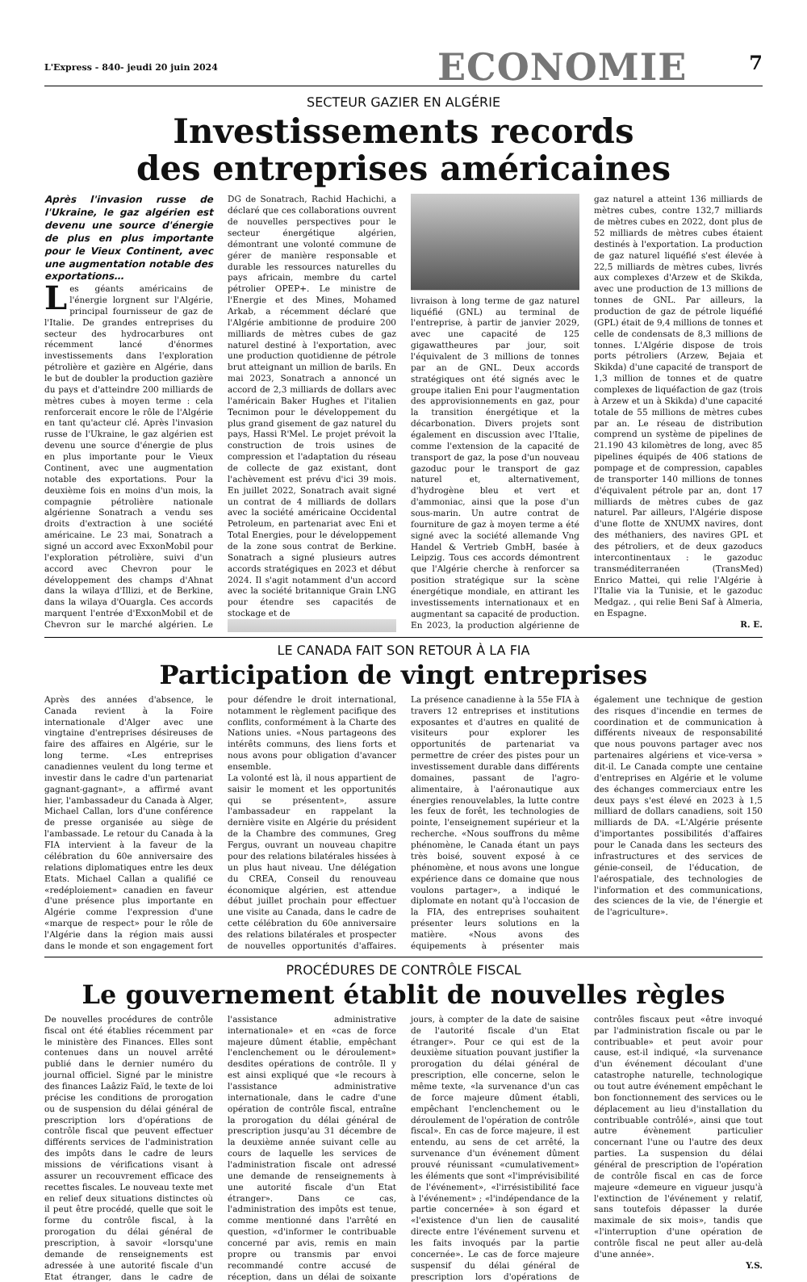L'Express - 840- jeudi 20 juin 2024
ECONOMIE
7
SECTEUR GAZIER EN ALGÉRIE
Investissements records
des entreprises américaines
Après l'invasion russe de l'Ukraine, le gaz algérien est devenu une source d'énergie de plus en plus importante pour le Vieux Continent, avec une augmentation notable des exportations…
Les géants américains de l'énergie lorgnent sur l'Algérie, principal fournisseur de gaz de l'Italie. De grandes entreprises du secteur des hydrocarbures ont récemment lancé d'énormes investissements dans l'exploration pétrolière et gazière en Algérie, dans le but de doubler la production gazière du pays et d'atteindre 200 milliards de mètres cubes à moyen terme : cela renforcerait encore le rôle de l'Algérie en tant qu'acteur clé. Après l'invasion russe de l'Ukraine, le gaz algérien est devenu une source d'énergie de plus en plus importante pour le Vieux Continent, avec une augmentation notable des exportations. Pour la deuxième fois en moins d'un mois, la compagnie pétrolière nationale algérienne Sonatrach a vendu ses droits d'extraction à une société américaine. Le 23 mai, Sonatrach a signé un accord avec ExxonMobil pour l'exploration pétrolière, suivi d'un accord avec Chevron pour le développement des champs d'Ahnat dans la wilaya d'Illizi, et de Berkine, dans la wilaya d'Ouargla. Ces accords marquent l'entrée d'ExxonMobil et de Chevron sur le marché algérien. Le DG de Sonatrach, Rachid Hachichi, a déclaré que ces collaborations ouvrent de nouvelles perspectives pour le secteur énergétique algérien, démontrant une volonté commune de gérer de manière responsable et durable les ressources naturelles du pays africain, membre du cartel pétrolier OPEP+. Le ministre de l'Energie et des Mines, Mohamed Arkab, a récemment déclaré que l'Algérie ambitionne de produire 200 milliards de mètres cubes de gaz naturel destiné à l'exportation, avec une production quotidienne de pétrole brut atteignant un million de barils. En mai 2023, Sonatrach a annoncé un accord de 2,3 milliards de dollars avec l'américain Baker Hughes et l'italien Tecnimon pour le développement du plus grand gisement de gaz naturel du pays, Hassi R'Mel. Le projet prévoit la construction de trois usines de compression et l'adaptation du réseau de collecte de gaz existant, dont l'achèvement est prévu d'ici 39 mois. En juillet 2022, Sonatrach avait signé un contrat de 4 milliards de dollars avec la société américaine Occidental Petroleum, en partenariat avec Eni et Total Energies, pour le développement de la zone sous contrat de Berkine. Sonatrach a signé plusieurs autres accords stratégiques en 2023 et début 2024. Il s'agit notamment d'un accord avec la société britannique Grain LNG pour étendre ses capacités de stockage et de
livraison à long terme de gaz naturel liquéfié (GNL) au terminal de l'entreprise, à partir de janvier 2029, avec une capacité de 125 gigawattheures par jour, soit l'équivalent de 3 millions de tonnes par an de GNL. Deux accords stratégiques ont été signés avec le groupe italien Eni pour l'augmentation des approvisionnements en gaz, pour la transition énergétique et la décarbonation. Divers projets sont également en discussion avec l'Italie, comme l'extension de la capacité de transport de gaz, la pose d'un nouveau gazoduc pour le transport de gaz naturel et, alternativement, d'hydrogène bleu et vert et d'ammoniac, ainsi que la pose d'un sous-marin. Un autre contrat de fourniture de gaz à moyen terme a été signé avec la société allemande Vng Handel & Vertrieb GmbH, basée à Leipzig. Tous ces accords démontrent que l'Algérie cherche à renforcer sa position stratégique sur la scène énergétique mondiale, en attirant les investissements internationaux et en augmentant sa capacité de production. En 2023, la production algérienne de gaz naturel a atteint 136 milliards de mètres cubes, contre 132,7 milliards de mètres cubes en 2022, dont plus de 52 milliards de mètres cubes étaient destinés à l'exportation. La production de gaz naturel liquéfié s'est élevée à 22,5 milliards de mètres cubes, livrés aux complexes d'Arzew et de Skikda, avec une production de 13 millions de tonnes de GNL. Par ailleurs, la production de gaz de pétrole liquéfié (GPL) était de 9,4 millions de tonnes et celle de condensats de 8,3 millions de tonnes. L'Algérie dispose de trois ports pétroliers (Arzew, Bejaia et Skikda) d'une capacité de transport de 1,3 million de tonnes et de quatre complexes de liquéfaction de gaz (trois à Arzew et un à Skikda) d'une capacité totale de 55 millions de mètres cubes par an. Le réseau de distribution comprend un système de pipelines de 21.190 43 kilomètres de long, avec 85 pipelines équipés de 406 stations de pompage et de compression, capables de transporter 140 millions de tonnes d'équivalent pétrole par an, dont 17 milliards de mètres cubes de gaz naturel. Par ailleurs, l'Algérie dispose d'une flotte de XNUMX navires, dont des méthaniers, des navires GPL et des pétroliers, et de deux gazoducs intercontinentaux : le gazoduc transméditerranéen (TransMed) Enrico Mattei, qui relie l'Algérie à l'Italie via la Tunisie, et le gazoduc Medgaz. , qui relie Beni Saf à Almeria, en Espagne.
R. E.
LE CANADA FAIT SON RETOUR À LA FIA
Participation de vingt entreprises
Après des années d'absence, le Canada revient à la Foire internationale d'Alger avec une vingtaine d'entreprises désireuses de faire des affaires en Algérie, sur le long terme. «Les entreprises canadiennes veulent du long terme et investir dans le cadre d'un partenariat gagnant-gagnant», a affirmé avant hier, l'ambassadeur du Canada à Alger, Michael Callan, lors d'une conférence de presse organisée au siège de l'ambassade. Le retour du Canada à la FIA intervient à la faveur de la célébration du 60e anniversaire des relations diplomatiques entre les deux Etats. Michael Callan a qualifié ce «redéploiement» canadien en faveur d'une présence plus importante en Algérie comme l'expression d'une «marque de respect» pour le rôle de l'Algérie dans la région mais aussi dans le monde et son engagement fort pour défendre le droit international, notamment le règlement pacifique des conflits, conformément à la Charte des Nations unies. «Nous partageons des intérêts communs, des liens forts et nous avons pour obligation d'avancer ensemble.
La volonté est là, il nous appartient de saisir le moment et les opportunités qui se présentent», assure l'ambassadeur en rappelant la dernière visite en Algérie du président de la Chambre des communes, Greg Fergus, ouvrant un nouveau chapitre pour des relations bilatérales hissées à un plus haut niveau. Une délégation du CREA, Conseil du renouveau économique algérien, est attendue début juillet prochain pour effectuer une visite au Canada, dans le cadre de cette célébration du 60e anniversaire des relations bilatérales et prospecter de nouvelles opportunités d'affaires. La présence canadienne à la 55e FIA à travers 12 entreprises et institutions exposantes et d'autres en qualité de visiteurs pour explorer les opportunités de partenariat va permettre de créer des pistes pour un investissement durable dans différents domaines, passant de l'agro-alimentaire, à l'aéronautique aux énergies renouvelables, la lutte contre les feux de forêt, les technologies de pointe, l'enseignement supérieur et la recherche. «Nous souffrons du même phénomène, le Canada étant un pays très boisé, souvent exposé à ce phénomène, et nous avons une longue expérience dans ce domaine que nous voulons partager», a indiqué le diplomate en notant qu'à l'occasion de la FIA, des entreprises souhaitent présenter leurs solutions en la matière. «Nous avons des équipements à présenter mais également une technique de gestion des risques d'incendie en termes de coordination et de communication à différents niveaux de responsabilité que nous pouvons partager avec nos partenaires algériens et vice-versa » dit-il. Le Canada compte une centaine d'entreprises en Algérie et le volume des échanges commerciaux entre les deux pays s'est élevé en 2023 à 1,5 milliard de dollars canadiens, soit 150 milliards de DA. «L'Algérie présente d'importantes possibilités d'affaires pour le Canada dans les secteurs des infrastructures et des services de génie-conseil, de l'éducation, de l'aérospatiale, des technologies de l'information et des communications, des sciences de la vie, de l'énergie et de l'agriculture».
PROCÉDURES DE CONTRÔLE FISCAL
Le gouvernement établit de nouvelles règles
De nouvelles procédures de contrôle fiscal ont été établies récemment par le ministère des Finances. Elles sont contenues dans un nouvel arrêté publié dans le dernier numéro du journal officiel. Signé par le ministre des finances Laâziz Faïd, le texte de loi précise les conditions de prorogation ou de suspension du délai général de prescription lors d'opérations de contrôle fiscal que peuvent effectuer différents services de l'administration des impôts dans le cadre de leurs missions de vérifications visant à assurer un recouvrement efficace des recettes fiscales. Le nouveau texte met en relief deux situations distinctes où il peut être procédé, quelle que soit le forme du contrôle fiscal, à la prorogation du délai général de prescription, à savoir «lorsqu'une demande de renseignements est adressée à une autorité fiscale d'un Etat étranger, dans le cadre de l'assistance administrative internationale» et en «cas de force majeure dûment établie, empêchant l'enclenchement ou le déroulement» desdites opérations de contrôle. Il y est ainsi expliqué que «le recours à l'assistance administrative internationale, dans le cadre d'une opération de contrôle fiscal, entraîne la prorogation du délai général de prescription jusqu'au 31 décembre de la deuxième année suivant celle au cours de laquelle les services de l'administration fiscale ont adressé une demande de renseignements à une autorité fiscale d'un Etat étranger». Dans ce cas, l'administration des impôts est tenue, comme mentionné dans l'arrêté en question, «d'informer le contribuable concerné par avis, remis en main propre ou transmis par envoi recommandé contre accusé de réception, dans un délai de soixante jours, à compter de la date de saisine de l'autorité fiscale d'un Etat étranger». Pour ce qui est de la deuxième situation pouvant justifier la prorogation du délai général de prescription, elle concerne, selon le même texte, «la survenance d'un cas de force majeure dûment établi, empêchant l'enclenchement ou le déroulement de l'opération de contrôle fiscal». En cas de force majeure, il est entendu, au sens de cet arrêté, la survenance d'un événement dûment prouvé réunissant «cumulativement» les éléments que sont «l'imprévisibilité de l'événement», «l'irrésistibilité face à l'événement» ; «l'indépendance de la partie concernée» à son égard et «l'existence d'un lien de causalité directe entre l'événement survenu et les faits invoqués par la partie concernée». Le cas de force majeure suspensif du délai général de prescription lors d'opérations de contrôles fiscaux peut «être invoqué par l'administration fiscale ou par le contribuable» et peut avoir pour cause, est-il indiqué, «la survenance d'un événement découlant d'une catastrophe naturelle, technologique ou tout autre événement empêchant le bon fonctionnement des services ou le déplacement au lieu d'installation du contribuable contrôlé», ainsi que tout autre évènement particulier concernant l'une ou l'autre des deux parties. La suspension du délai général de prescription de l'opération de contrôle fiscal en cas de force majeure «demeure en vigueur jusqu'à l'extinction de l'événement y relatif, sans toutefois dépasser la durée maximale de six mois», tandis que «l'interruption d'une opération de contrôle fiscal ne peut aller au-delà d'une année».
Y.S.